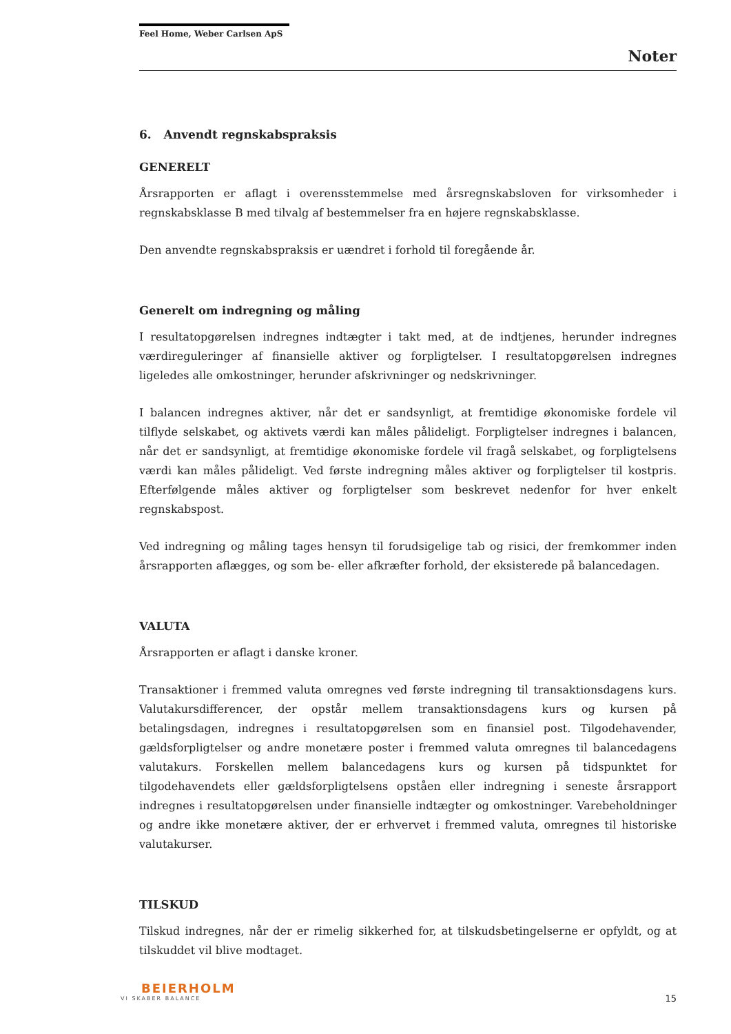Feel Home, Weber Carlsen ApS
Noter
6. Anvendt regnskabspraksis
GENERELT
Årsrapporten er aflagt i overensstemmelse med årsregnskabsloven for virksomheder i regnskabsklasse B med tilvalg af bestemmelser fra en højere regnskabsklasse.
Den anvendte regnskabspraksis er uændret i forhold til foregående år.
Generelt om indregning og måling
I resultatopgørelsen indregnes indtægter i takt med, at de indtjenes, herunder indregnes værdireguleringer af finansielle aktiver og forpligtelser. I resultatopgørelsen indregnes ligeledes alle omkostninger, herunder afskrivninger og nedskrivninger.
I balancen indregnes aktiver, når det er sandsynligt, at fremtidige økonomiske fordele vil tilflyde selskabet, og aktivets værdi kan måles pålideligt. Forpligtelser indregnes i balancen, når det er sandsynligt, at fremtidige økonomiske fordele vil fragå selskabet, og forpligtelsens værdi kan måles pålideligt. Ved første indregning måles aktiver og forpligtelser til kostpris. Efterfølgende måles aktiver og forpligtelser som beskrevet nedenfor for hver enkelt regnskabspost.
Ved indregning og måling tages hensyn til forudsigelige tab og risici, der fremkommer inden årsrapporten aflægges, og som be- eller afkræfter forhold, der eksisterede på balancedagen.
VALUTA
Årsrapporten er aflagt i danske kroner.
Transaktioner i fremmed valuta omregnes ved første indregning til transaktionsdagens kurs. Valutakursdifferencer, der opstår mellem transaktionsdagens kurs og kursen på betalingsdagen, indregnes i resultatopgørelsen som en finansiel post. Tilgodehavender, gældsforpligtelser og andre monetære poster i fremmed valuta omregnes til balancedagens valutakurs. Forskellen mellem balancedagens kurs og kursen på tidspunktet for tilgodehavendets eller gældsforpligtelsens opståen eller indregning i seneste årsrapport indregnes i resultatopgørelsen under finansielle indtægter og omkostninger. Varebeholdninger og andre ikke monetære aktiver, der er erhvervet i fremmed valuta, omregnes til historiske valutakurser.
TILSKUD
Tilskud indregnes, når der er rimelig sikkerhed for, at tilskudsbetingelserne er opfyldt, og at tilskuddet vil blive modtaget.
BEIERHOLM
VI SKABER BALANCE
15